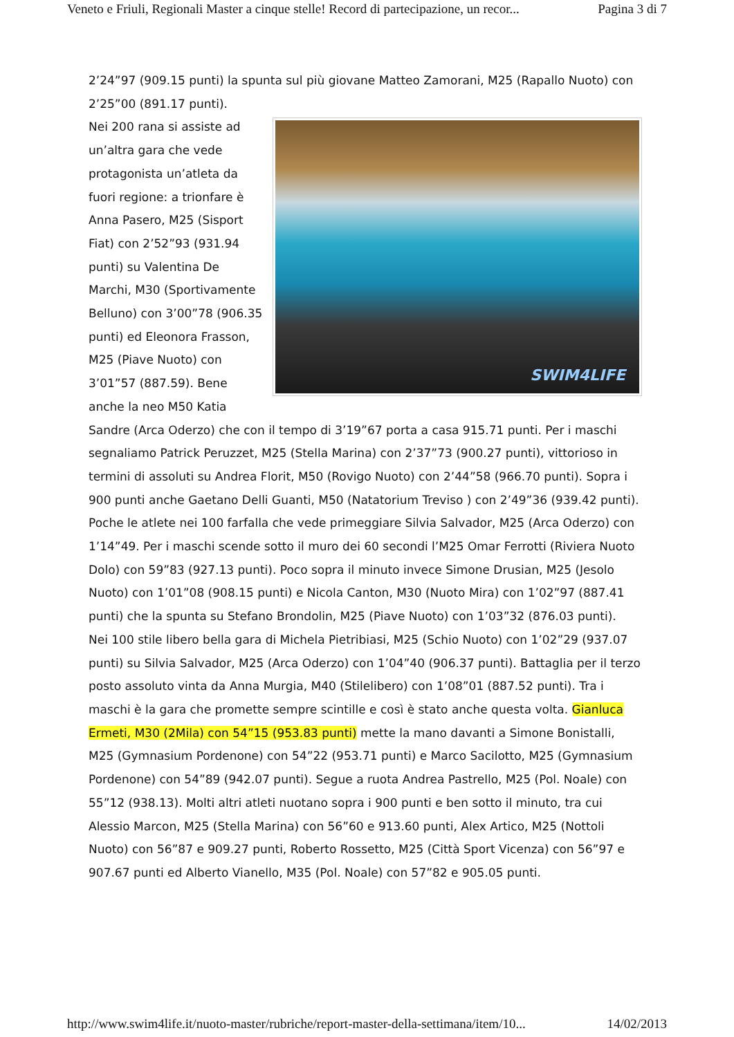Veneto e Friuli, Regionali Master a cinque stelle! Record di partecipazione, un recor... Pagina 3 di 7
2’24”97 (909.15 punti) la spunta sul più giovane Matteo Zamorani, M25 (Rapallo Nuoto) con 2’25”00 (891.17 punti).
SWIM4LIFE
Nei 200 rana si assiste ad un’altra gara che vede protagonista un’atleta da fuori regione: a trionfare è Anna Pasero, M25 (Sisport Fiat) con 2’52”93 (931.94 punti) su Valentina De Marchi, M30 (Sportivamente Belluno) con 3’00”78 (906.35 punti) ed Eleonora Frasson, M25 (Piave Nuoto) con 3’01”57 (887.59). Bene anche la neo M50 Katia Sandre (Arca Oderzo) che con il tempo di 3’19”67 porta a casa 915.71 punti. Per i maschi segnaliamo Patrick Peruzzet, M25 (Stella Marina) con 2’37”73 (900.27 punti), vittorioso in termini di assoluti su Andrea Florit, M50 (Rovigo Nuoto) con 2’44”58 (966.70 punti). Sopra i 900 punti anche Gaetano Delli Guanti, M50 (Natatorium Treviso ) con 2’49”36 (939.42 punti).
Poche le atlete nei 100 farfalla che vede primeggiare Silvia Salvador, M25 (Arca Oderzo) con 1’14”49. Per i maschi scende sotto il muro dei 60 secondi l’M25 Omar Ferrotti (Riviera Nuoto Dolo) con 59”83 (927.13 punti). Poco sopra il minuto invece Simone Drusian, M25 (Jesolo Nuoto) con 1’01”08 (908.15 punti) e Nicola Canton, M30 (Nuoto Mira) con 1’02”97 (887.41 punti) che la spunta su Stefano Brondolin, M25 (Piave Nuoto) con 1’03”32 (876.03 punti).
Nei 100 stile libero bella gara di Michela Pietribiasi, M25 (Schio Nuoto) con 1’02”29 (937.07 punti) su Silvia Salvador, M25 (Arca Oderzo) con 1’04”40 (906.37 punti). Battaglia per il terzo posto assoluto vinta da Anna Murgia, M40 (Stilelibero) con 1’08”01 (887.52 punti). Tra i maschi è la gara che promette sempre scintille e così è stato anche questa volta. Gianluca Ermeti, M30 (2Mila) con 54”15 (953.83 punti) mette la mano davanti a Simone Bonistalli, M25 (Gymnasium Pordenone) con 54”22 (953.71 punti) e Marco Sacilotto, M25 (Gymnasium Pordenone) con 54”89 (942.07 punti). Segue a ruota Andrea Pastrello, M25 (Pol. Noale) con 55”12 (938.13). Molti altri atleti nuotano sopra i 900 punti e ben sotto il minuto, tra cui Alessio Marcon, M25 (Stella Marina) con 56”60 e 913.60 punti, Alex Artico, M25 (Nottoli Nuoto) con 56”87 e 909.27 punti, Roberto Rossetto, M25 (Città Sport Vicenza) con 56”97 e 907.67 punti ed Alberto Vianello, M35 (Pol. Noale) con 57”82 e 905.05 punti.
http://www.swim4life.it/nuoto-master/rubriche/report-master-della-settimana/item/10... 14/02/2013